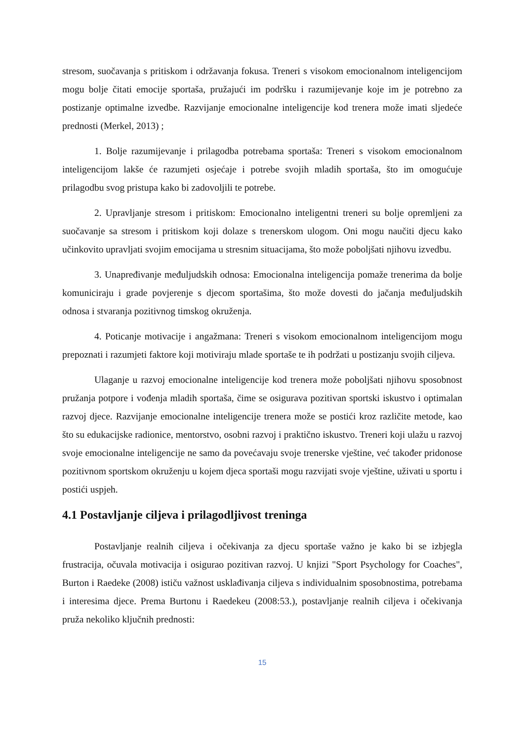stresom, suočavanja s pritiskom i održavanja fokusa. Treneri s visokom emocionalnom inteligencijom mogu bolje čitati emocije sportaša, pružajući im podršku i razumijevanje koje im je potrebno za postizanje optimalne izvedbe. Razvijanje emocionalne inteligencije kod trenera može imati sljedeće prednosti (Merkel, 2013) ;
1. Bolje razumijevanje i prilagodba potrebama sportaša: Treneri s visokom emocionalnom inteligencijom lakše će razumjeti osjećaje i potrebe svojih mladih sportaša, što im omogućuje prilagodbu svog pristupa kako bi zadovoljili te potrebe.
2. Upravljanje stresom i pritiskom: Emocionalno inteligentni treneri su bolje opremljeni za suočavanje sa stresom i pritiskom koji dolaze s trenerskom ulogom. Oni mogu naučiti djecu kako učinkovito upravljati svojim emocijama u stresnim situacijama, što može poboljšati njihovu izvedbu.
3. Unapređivanje međuljudskih odnosa: Emocionalna inteligencija pomaže trenerima da bolje komuniciraju i grade povjerenje s djecom sportašima, što može dovesti do jačanja međuljudskih odnosa i stvaranja pozitivnog timskog okruženja.
4. Poticanje motivacije i angažmana: Treneri s visokom emocionalnom inteligencijom mogu prepoznati i razumjeti faktore koji motiviraju mlade sportaše te ih podržati u postizanju svojih ciljeva.
Ulaganje u razvoj emocionalne inteligencije kod trenera može poboljšati njihovu sposobnost pružanja potpore i vođenja mladih sportaša, čime se osigurava pozitivan sportski iskustvo i optimalan razvoj djece. Razvijanje emocionalne inteligencije trenera može se postići kroz različite metode, kao što su edukacijske radionice, mentorstvo, osobni razvoj i praktično iskustvo. Treneri koji ulažu u razvoj svoje emocionalne inteligencije ne samo da povećavaju svoje trenerske vještine, već također pridonose pozitivnom sportskom okruženju u kojem djeca sportaši mogu razvijati svoje vještine, uživati u sportu i postići uspjeh.
4.1 Postavljanje ciljeva i prilagodljivost treninga
Postavljanje realnih ciljeva i očekivanja za djecu sportaše važno je kako bi se izbjegla frustracija, očuvala motivacija i osigurao pozitivan razvoj. U knjizi "Sport Psychology for Coaches", Burton i Raedeke (2008) ističu važnost usklađivanja ciljeva s individualnim sposobnostima, potrebama i interesima djece. Prema Burtonu i Raedekeu (2008:53.), postavljanje realnih ciljeva i očekivanja pruža nekoliko ključnih prednosti:
15